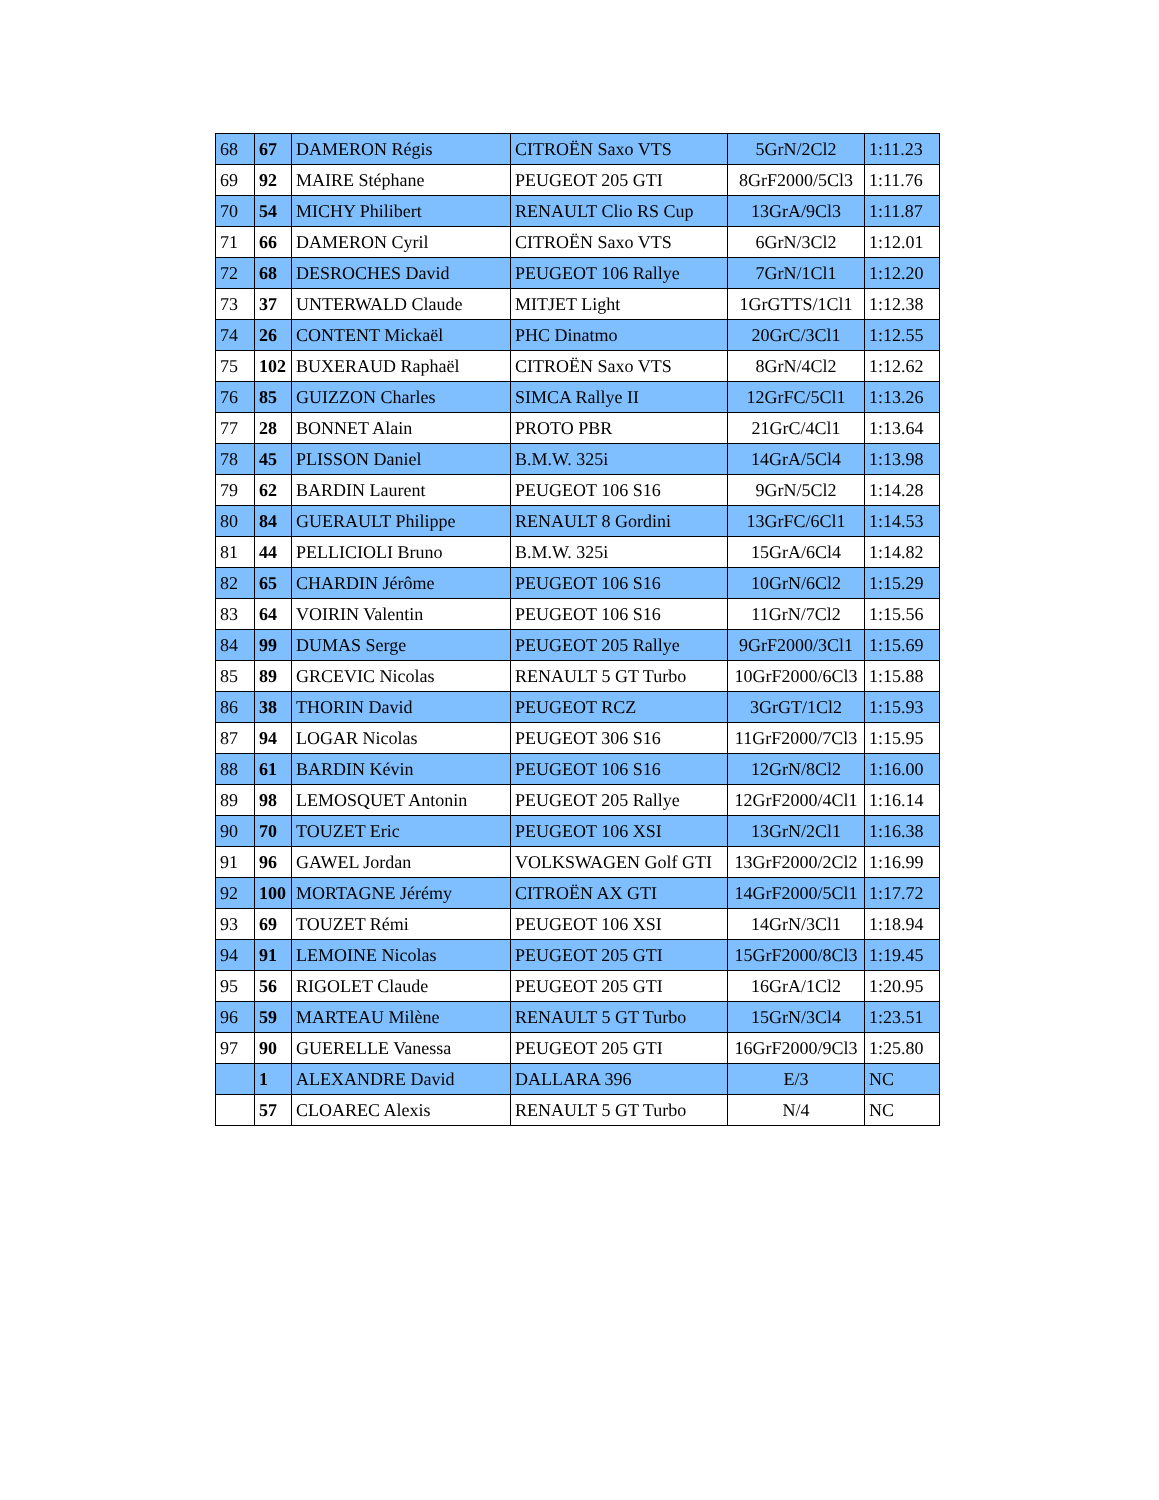| 68 | 67 | DAMERON Régis | CITROËN Saxo VTS | 5GrN/2Cl2 | 1:11.23 |
| 69 | 92 | MAIRE Stéphane | PEUGEOT 205 GTI | 8GrF2000/5Cl3 | 1:11.76 |
| 70 | 54 | MICHY Philibert | RENAULT Clio RS Cup | 13GrA/9Cl3 | 1:11.87 |
| 71 | 66 | DAMERON Cyril | CITROËN Saxo VTS | 6GrN/3Cl2 | 1:12.01 |
| 72 | 68 | DESROCHES David | PEUGEOT 106 Rallye | 7GrN/1Cl1 | 1:12.20 |
| 73 | 37 | UNTERWALD Claude | MITJET Light | 1GrGTTS/1Cl1 | 1:12.38 |
| 74 | 26 | CONTENT Mickaël | PHC Dinatmo | 20GrC/3Cl1 | 1:12.55 |
| 75 | 102 | BUXERAUD Raphaël | CITROËN Saxo VTS | 8GrN/4Cl2 | 1:12.62 |
| 76 | 85 | GUIZZON Charles | SIMCA Rallye II | 12GrFC/5Cl1 | 1:13.26 |
| 77 | 28 | BONNET Alain | PROTO PBR | 21GrC/4Cl1 | 1:13.64 |
| 78 | 45 | PLISSON Daniel | B.M.W. 325i | 14GrA/5Cl4 | 1:13.98 |
| 79 | 62 | BARDIN Laurent | PEUGEOT 106 S16 | 9GrN/5Cl2 | 1:14.28 |
| 80 | 84 | GUERAULT Philippe | RENAULT 8 Gordini | 13GrFC/6Cl1 | 1:14.53 |
| 81 | 44 | PELLICIOLI Bruno | B.M.W. 325i | 15GrA/6Cl4 | 1:14.82 |
| 82 | 65 | CHARDIN Jérôme | PEUGEOT 106 S16 | 10GrN/6Cl2 | 1:15.29 |
| 83 | 64 | VOIRIN Valentin | PEUGEOT 106 S16 | 11GrN/7Cl2 | 1:15.56 |
| 84 | 99 | DUMAS Serge | PEUGEOT 205 Rallye | 9GrF2000/3Cl1 | 1:15.69 |
| 85 | 89 | GRCEVIC Nicolas | RENAULT 5 GT Turbo | 10GrF2000/6Cl3 | 1:15.88 |
| 86 | 38 | THORIN David | PEUGEOT RCZ | 3GrGT/1Cl2 | 1:15.93 |
| 87 | 94 | LOGAR Nicolas | PEUGEOT 306 S16 | 11GrF2000/7Cl3 | 1:15.95 |
| 88 | 61 | BARDIN Kévin | PEUGEOT 106 S16 | 12GrN/8Cl2 | 1:16.00 |
| 89 | 98 | LEMOSQUET Antonin | PEUGEOT 205 Rallye | 12GrF2000/4Cl1 | 1:16.14 |
| 90 | 70 | TOUZET Eric | PEUGEOT 106 XSI | 13GrN/2Cl1 | 1:16.38 |
| 91 | 96 | GAWEL Jordan | VOLKSWAGEN Golf GTI | 13GrF2000/2Cl2 | 1:16.99 |
| 92 | 100 | MORTAGNE Jérémy | CITROËN AX GTI | 14GrF2000/5Cl1 | 1:17.72 |
| 93 | 69 | TOUZET Rémi | PEUGEOT 106 XSI | 14GrN/3Cl1 | 1:18.94 |
| 94 | 91 | LEMOINE Nicolas | PEUGEOT 205 GTI | 15GrF2000/8Cl3 | 1:19.45 |
| 95 | 56 | RIGOLET Claude | PEUGEOT 205 GTI | 16GrA/1Cl2 | 1:20.95 |
| 96 | 59 | MARTEAU Milène | RENAULT 5 GT Turbo | 15GrN/3Cl4 | 1:23.51 |
| 97 | 90 | GUERELLE Vanessa | PEUGEOT 205 GTI | 16GrF2000/9Cl3 | 1:25.80 |
| | 1 | ALEXANDRE David | DALLARA 396 | E/3 | NC |
| | 57 | CLOAREC Alexis | RENAULT 5 GT Turbo | N/4 | NC |